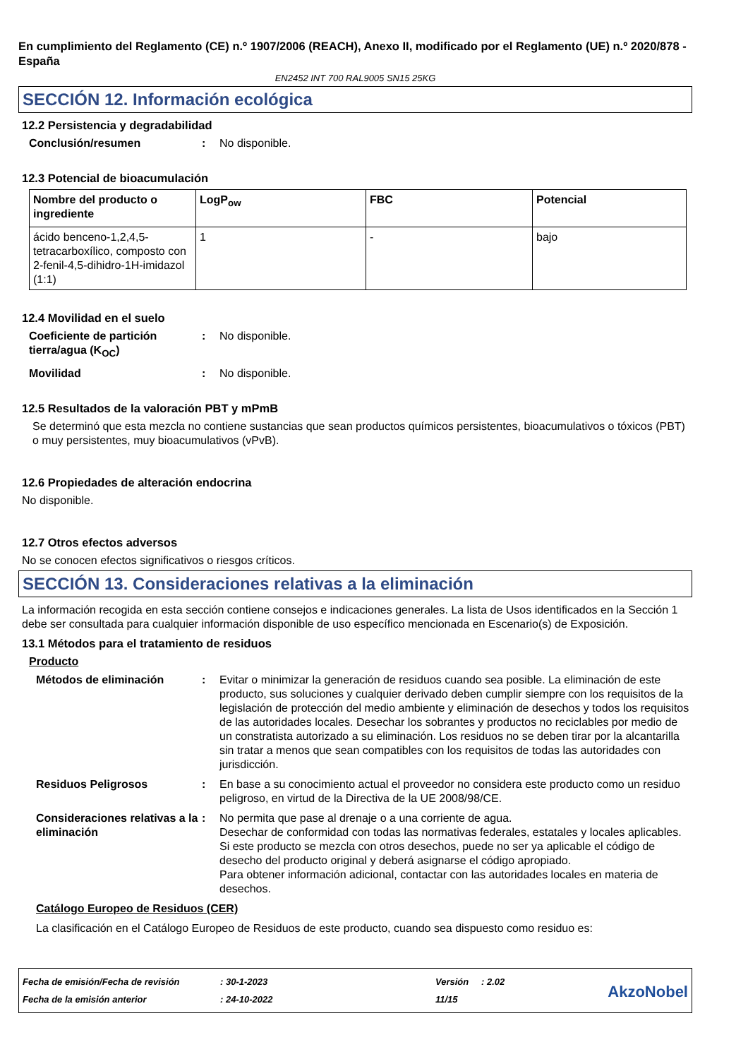En cumplimiento del Reglamento (CE) n.º 1907/2006 (REACH), Anexo II, modificado por el Reglamento (UE) n.º 2020/878 - España
EN2452 INT 700 RAL9005 SN15 25KG
SECCIÓN 12. Información ecológica
12.2 Persistencia y degradabilidad
Conclusión/resumen : No disponible.
12.3 Potencial de bioacumulación
| Nombre del producto o ingrediente | LogP<sub>ow</sub> | FBC | Potencial |
| --- | --- | --- | --- |
| ácido benceno-1,2,4,5-tetracarboxílico, composto con 2-fenil-4,5-dihidro-1H-imidazol (1:1) | 1 | - | bajo |
12.4 Movilidad en el suelo
Coeficiente de partición tierra/agua (K<sub>OC</sub>)
: No disponible.
Movilidad : No disponible.
12.5 Resultados de la valoración PBT y mPmB
Se determinó que esta mezcla no contiene sustancias que sean productos químicos persistentes, bioacumulativos o tóxicos (PBT) o muy persistentes, muy bioacumulativos (vPvB).
12.6 Propiedades de alteración endocrina
No disponible.
12.7 Otros efectos adversos
No se conocen efectos significativos o riesgos críticos.
SECCIÓN 13. Consideraciones relativas a la eliminación
La información recogida en esta sección contiene consejos e indicaciones generales. La lista de Usos identificados en la Sección 1 debe ser consultada para cualquier información disponible de uso específico mencionada en Escenario(s) de Exposición.
13.1 Métodos para el tratamiento de residuos
Producto
Métodos de eliminación : Evitar o minimizar la generación de residuos cuando sea posible. La eliminación de este producto, sus soluciones y cualquier derivado deben cumplir siempre con los requisitos de la legislación de protección del medio ambiente y eliminación de desechos y todos los requisitos de las autoridades locales. Desechar los sobrantes y productos no reciclables por medio de un constratista autorizado a su eliminación. Los residuos no se deben tirar por la alcantarilla sin tratar a menos que sean compatibles con los requisitos de todas las autoridades con jurisdicción.
Residuos Peligrosos : En base a su conocimiento actual el proveedor no considera este producto como un residuo peligroso, en virtud de la Directiva de la UE 2008/98/CE.
Consideraciones relativas a la eliminación
: No permita que pase al drenaje o a una corriente de agua.
Desechar de conformidad con todas las normativas federales, estatales y locales aplicables.
Si este producto se mezcla con otros desechos, puede no ser ya aplicable el código de desecho del producto original y deberá asignarse el código apropiado.
Para obtener información adicional, contactar con las autoridades locales en materia de desechos.
Catálogo Europeo de Residuos (CER)
La clasificación en el Catálogo Europeo de Residuos de este producto, cuando sea dispuesto como residuo es:
Fecha de emisión/Fecha de revisión
Fecha de la emisión anterior
: 30-1-2023
: 24-10-2022
Versión
11/15
: 2.02
AkzoNobel